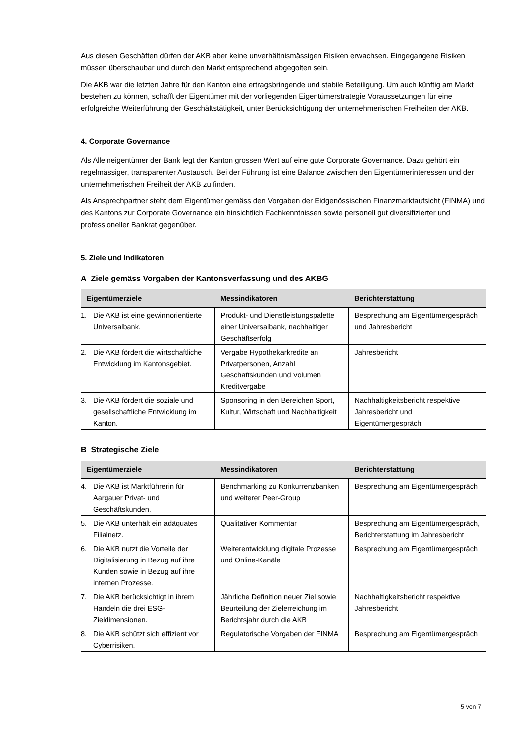Aus diesen Geschäften dürfen der AKB aber keine unverhältnismässigen Risiken erwachsen. Eingegangene Risiken müssen überschaubar und durch den Markt entsprechend abgegolten sein.
Die AKB war die letzten Jahre für den Kanton eine ertragsbringende und stabile Beteiligung. Um auch künftig am Markt bestehen zu können, schafft der Eigentümer mit der vorliegenden Eigentümerstrategie Voraussetzungen für eine erfolgreiche Weiterführung der Geschäftstätigkeit, unter Berücksichtigung der unternehmerischen Freiheiten der AKB.
4. Corporate Governance
Als Alleineigentümer der Bank legt der Kanton grossen Wert auf eine gute Corporate Governance. Dazu gehört ein regelmässiger, transparenter Austausch. Bei der Führung ist eine Balance zwischen den Eigentümerinteressen und der unternehmerischen Freiheit der AKB zu finden.
Als Ansprechpartner steht dem Eigentümer gemäss den Vorgaben der Eidgenössischen Finanzmarktaufsicht (FINMA) und des Kantons zur Corporate Governance ein hinsichtlich Fachkenntnissen sowie personell gut diversifizierter und professioneller Bankrat gegenüber.
5. Ziele und Indikatoren
A Ziele gemäss Vorgaben der Kantonsverfassung und des AKBG
| Eigentümerziele | Messindikatoren | Berichterstattung |
| --- | --- | --- |
| 1. Die AKB ist eine gewinnorientierte Universalbank. | Produkt- und Dienstleistungspalette einer Universalbank, nachhaltiger Geschäftserfolg | Besprechung am Eigentümergespräch und Jahresbericht |
| 2. Die AKB fördert die wirtschaftliche Entwicklung im Kantonsgebiet. | Vergabe Hypothekarkredite an Privatpersonen, Anzahl Geschäftskunden und Volumen Kreditvergabe | Jahresbericht |
| 3. Die AKB fördert die soziale und gesellschaftliche Entwicklung im Kanton. | Sponsoring in den Bereichen Sport, Kultur, Wirtschaft und Nachhaltigkeit | Nachhaltigkeitsbericht respektive Jahresbericht und Eigentümergespräch |
B Strategische Ziele
| Eigentümerziele | Messindikatoren | Berichterstattung |
| --- | --- | --- |
| 4. Die AKB ist Marktführerin für Aargauer Privat- und Geschäftskunden. | Benchmarking zu Konkurrenzbanken und weiterer Peer-Group | Besprechung am Eigentümergespräch |
| 5. Die AKB unterhält ein adäquates Filialnetz. | Qualitativer Kommentar | Besprechung am Eigentümergespräch, Berichterstattung im Jahresbericht |
| 6. Die AKB nutzt die Vorteile der Digitalisierung in Bezug auf ihre Kunden sowie in Bezug auf ihre internen Prozesse. | Weiterentwicklung digitale Prozesse und Online-Kanäle | Besprechung am Eigentümergespräch |
| 7. Die AKB berücksichtigt in ihrem Handeln die drei ESG-Zieldimensionen. | Jährliche Definition neuer Ziel sowie Beurteilung der Zielerreichung im Berichtsjahr durch die AKB | Nachhaltigkeitsbericht respektive Jahresbericht |
| 8. Die AKB schützt sich effizient vor Cyberrisiken. | Regulatorische Vorgaben der FINMA | Besprechung am Eigentümergespräch |
5 von 7